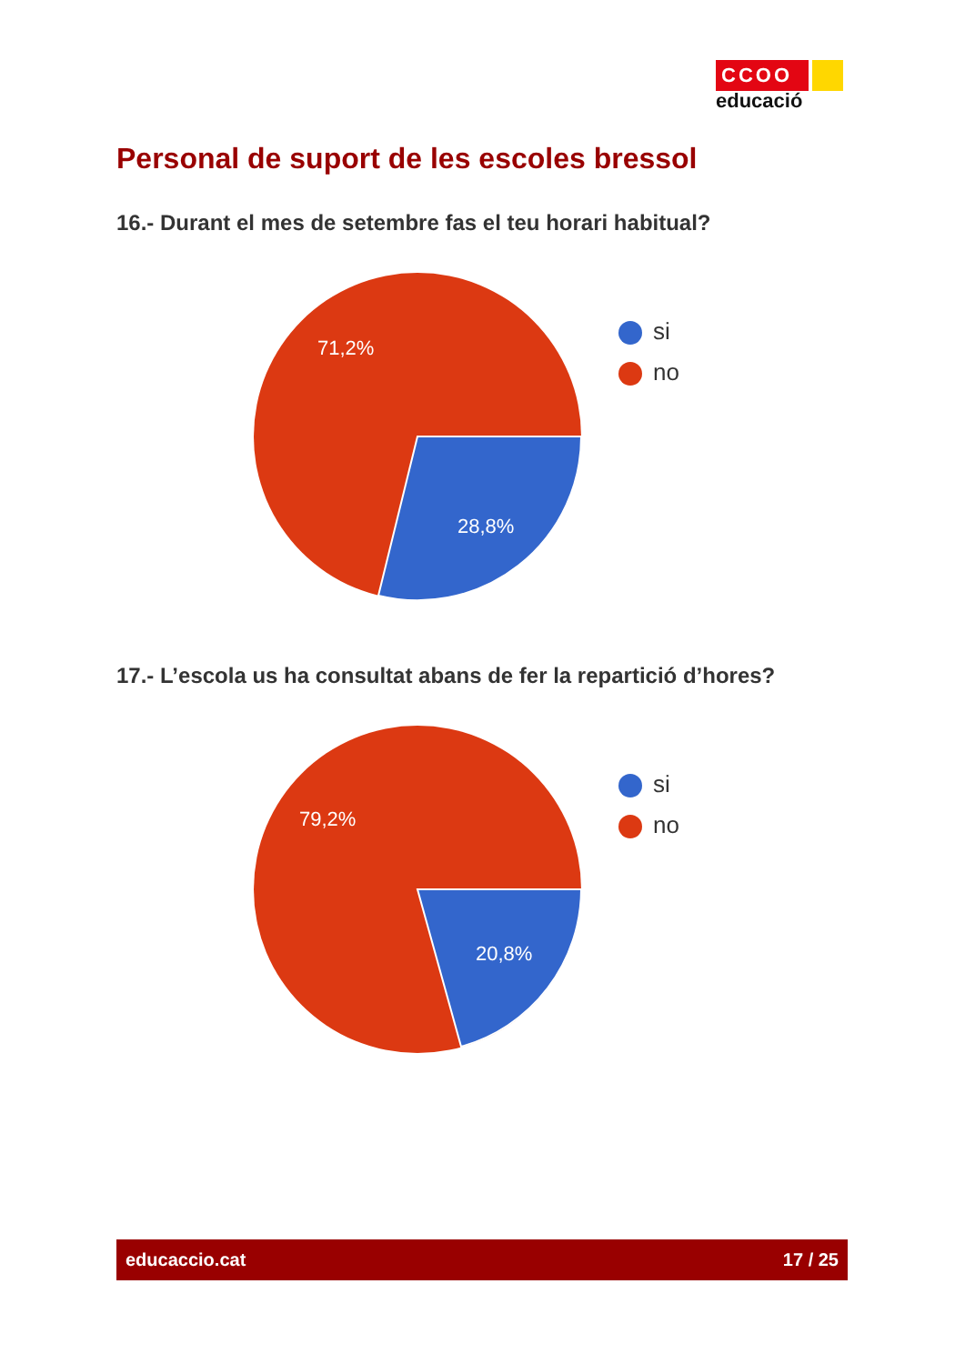CCOO
educació
Personal de suport de les escoles bressol
16.- Durant el mes de setembre fas el teu horari habitual?
71,2%
28,8%
si
no
17.- L’escola us ha consultat abans de fer la repartició d’hores?
79,2%
20,8%
si
no
educaccio.cat 17 / 25